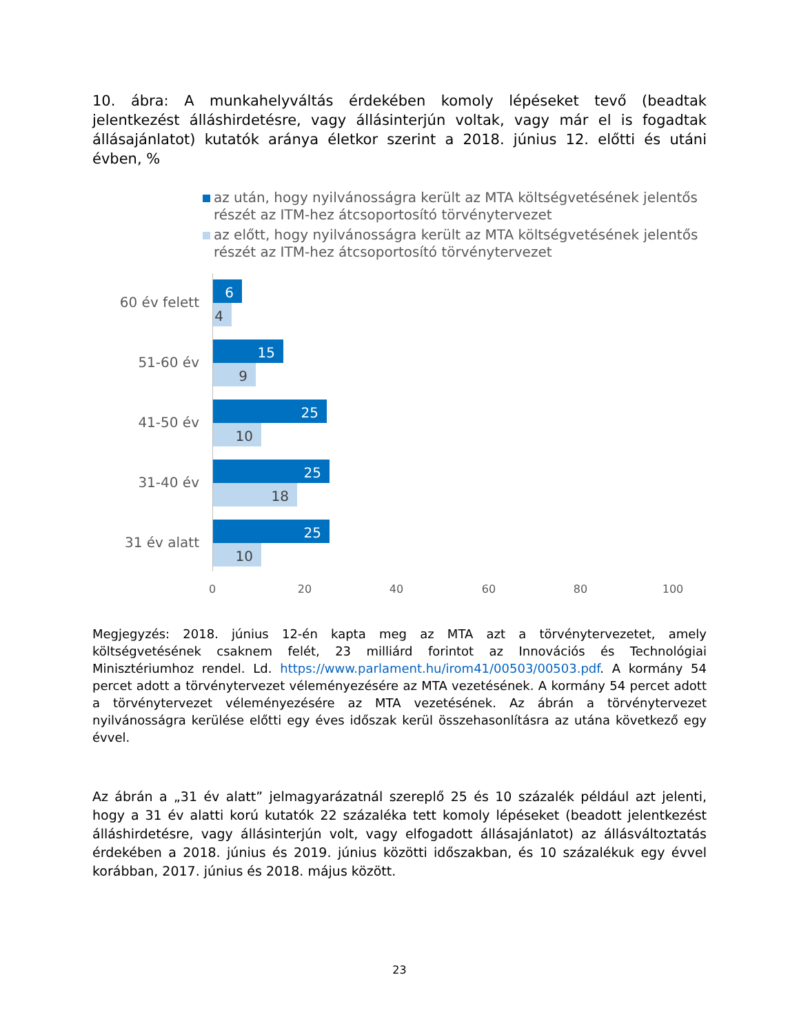10. ábra: A munkahelyváltás érdekében komoly lépéseket tevő (beadtak jelentkezést álláshirdetésre, vagy állásinterjún voltak, vagy már el is fogadtak állásajánlatot) kutatók aránya életkor szerint a 2018. június 12. előtti és utáni évben, %
az után, hogy nyilvánosságra került az MTA költségvetésének jelentős részét az ITM-hez átcsoportosító törvénytervezet
az előtt, hogy nyilvánosságra került az MTA költségvetésének jelentős részét az ITM-hez átcsoportosító törvénytervezet
60 év felett
6
4
51-60 év
15
9
41-50 év
25
10
31-40 év
25
18
31 év alatt
25
10
0 20 40 60 80 100
Megjegyzés: 2018. június 12-én kapta meg az MTA azt a törvénytervezetet, amely költségvetésének csaknem felét, 23 milliárd forintot az Innovációs és Technológiai Minisztériumhoz rendel. Ld. https://www.parlament.hu/irom41/00503/00503.pdf. A kormány 54 percet adott a törvénytervezet véleményezésére az MTA vezetésének. A kormány 54 percet adott a törvénytervezet véleményezésére az MTA vezetésének. Az ábrán a törvénytervezet nyilvánosságra kerülése előtti egy éves időszak kerül összehasonlításra az utána következő egy évvel.
Az ábrán a „31 év alatt” jelmagyarázatnál szereplő 25 és 10 százalék például azt jelenti, hogy a 31 év alatti korú kutatók 22 százaléka tett komoly lépéseket (beadott jelentkezést álláshirdetésre, vagy állásinterjún volt, vagy elfogadott állásajánlatot) az állásváltoztatás érdekében a 2018. június és 2019. június közötti időszakban, és 10 százalékuk egy évvel korábban, 2017. június és 2018. május között.
23